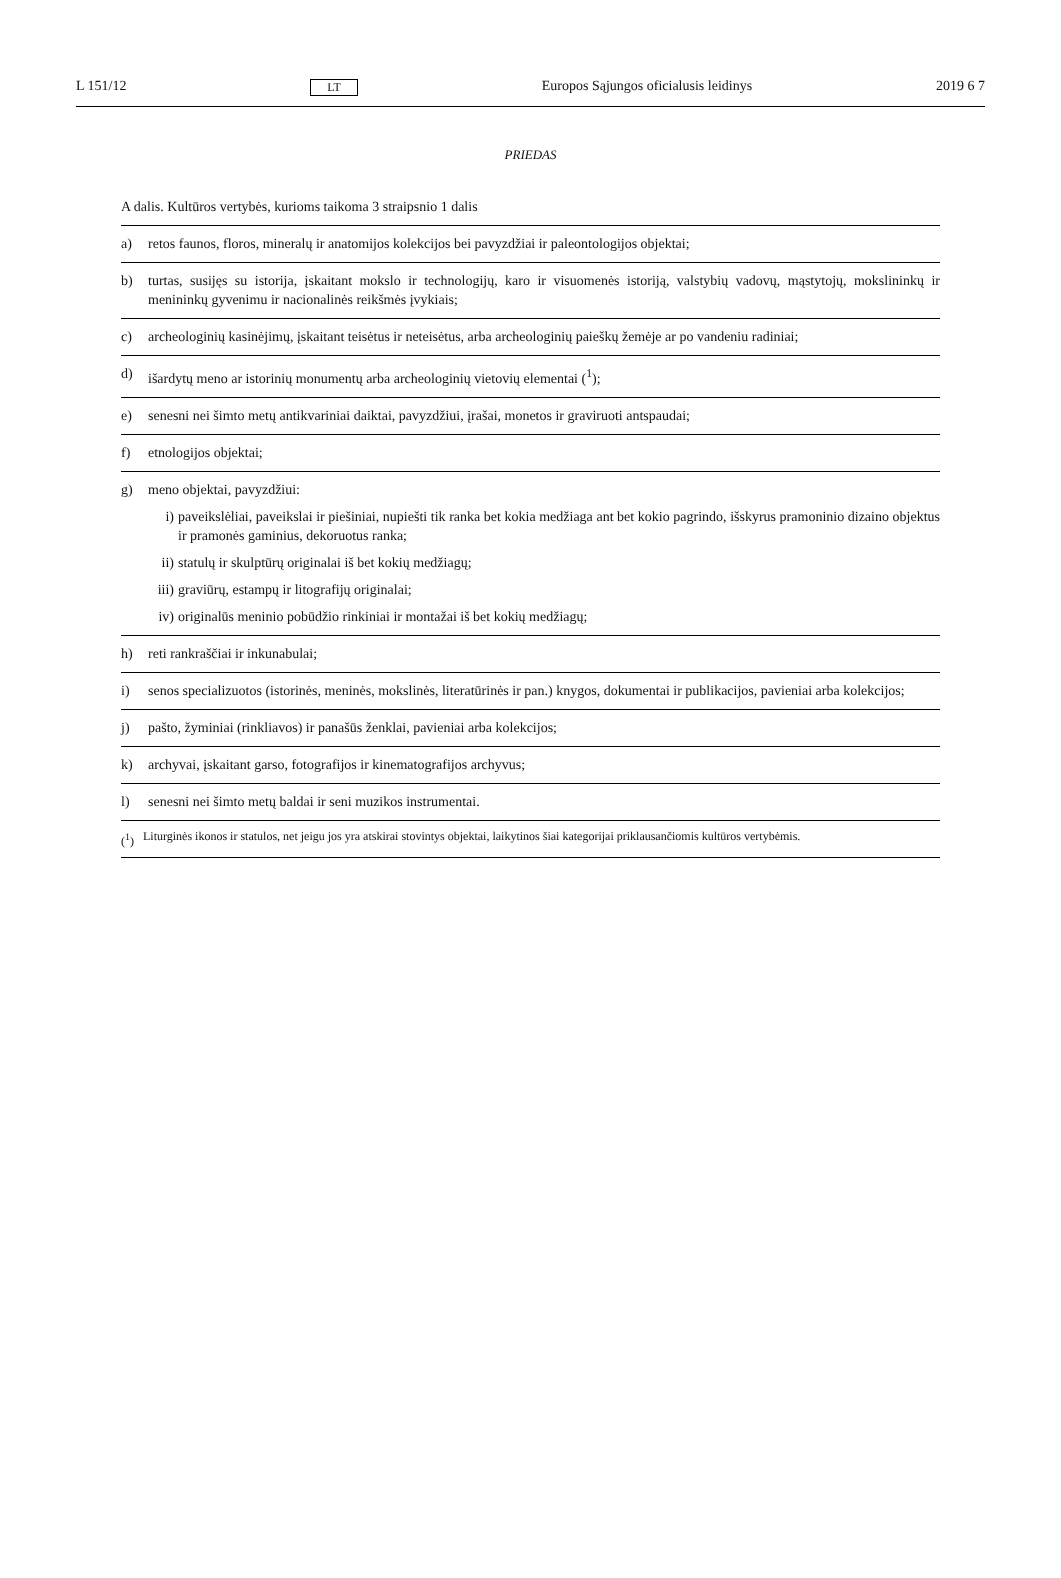L 151/12 LT Europos Sąjungos oficialusis leidinys 2019 6 7
PRIEDAS
A dalis. Kultūros vertybės, kurioms taikoma 3 straipsnio 1 dalis
| a) | retos faunos, floros, mineralų ir anatomijos kolekcijos bei pavyzdžiai ir paleontologijos objektai; |
| b) | turtas, susijęs su istorija, įskaitant mokslo ir technologijų, karo ir visuomenės istoriją, valstybių vadovų, mąstytojų, mokslininkų ir menininkų gyvenimu ir nacionalinės reikšmės įvykiais; |
| c) | archeologinių kasinėjimų, įskaitant teisėtus ir neteisėtus, arba archeologinių paieškų žemėje ar po vandeniu radiniai; |
| d) | išardytų meno ar istorinių monumentų arba archeologinių vietovių elementai (<sup>1</sup>); |
| e) | senesni nei šimto metų antikvariniai daiktai, pavyzdžiui, įrašai, monetos ir graviruoti antspaudai; |
| f) | etnologijos objektai; |
| g) | meno objektai, pavyzdžiui: i) paveikslėliai, paveikslai ir piešiniai, nupiešti tik ranka bet kokia medžiaga ant bet kokio pagrindo, išskyrus pramoninio dizaino objektus ir pramonės gaminius, dekoruotus ranka; ii) statulų ir skulptūrų originalai iš bet kokių medžiagų; iii) graviūrų, estampų ir litografijų originalai; iv) originalūs meninio pobūdžio rinkiniai ir montažai iš bet kokių medžiagų; |
| h) | reti rankraščiai ir inkunabulai; |
| i) | senos specializuotos (istorinės, meninės, mokslinės, literatūrinės ir pan.) knygos, dokumentai ir publikacijos, pavieniai arba kolekcijos; |
| j) | pašto, žyminiai (rinkliavos) ir panašūs ženklai, pavieniai arba kolekcijos; |
| k) | archyvai, įskaitant garso, fotografijos ir kinematografijos archyvus; |
| l) | senesni nei šimto metų baldai ir seni muzikos instrumentai. |
(<sup>1</sup>) Liturginės ikonos ir statulos, net jeigu jos yra atskirai stovintys objektai, laikytinos šiai kategorijai priklausančiomis kultūros vertybėmis.